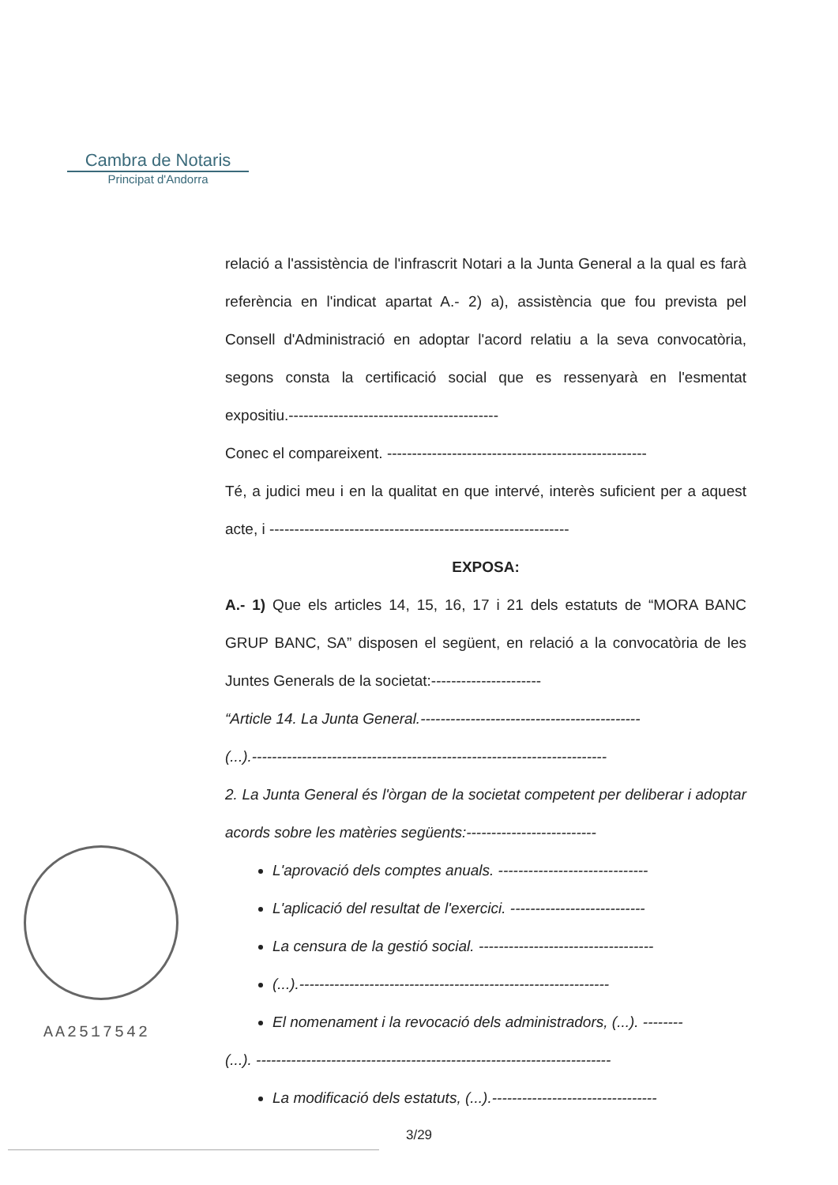Cambra de Notaris
Principat d'Andorra
AA2517542
relació a l'assistència de l'infrascrit Notari a la Junta General a la qual es farà referència en l'indicat apartat A.- 2) a), assistència que fou prevista pel Consell d'Administració en adoptar l'acord relatiu a la seva convocatòria, segons consta la certificació social que es ressenyarà en l'esmentat expositiu.------------------------------------------
Conec el compareixent. ----------------------------------------------------
Té, a judici meu i en la qualitat en que intervé, interès suficient per a aquest acte, i ------------------------------------------------------------
EXPOSA:
A.- 1) Que els articles 14, 15, 16, 17 i 21 dels estatuts de “MORA BANC GRUP BANC, SA” disposen el següent, en relació a la convocatòria de les Juntes Generals de la societat:----------------------
“Article 14. La Junta General.--------------------------------------------
(...).-----------------------------------------------------------------------
2. La Junta General és l'òrgan de la societat competent per deliberar i adoptar acords sobre les matèries següents:--------------------------
L'aprovació dels comptes anuals. ------------------------------
L'aplicació del resultat de l'exercici. ---------------------------
La censura de la gestió social. -----------------------------------
(...).--------------------------------------------------------------
El nomenament i la revocació dels administradors, (...). --------
(...). -----------------------------------------------------------------------
La modificació dels estatuts, (...).---------------------------------
3/29